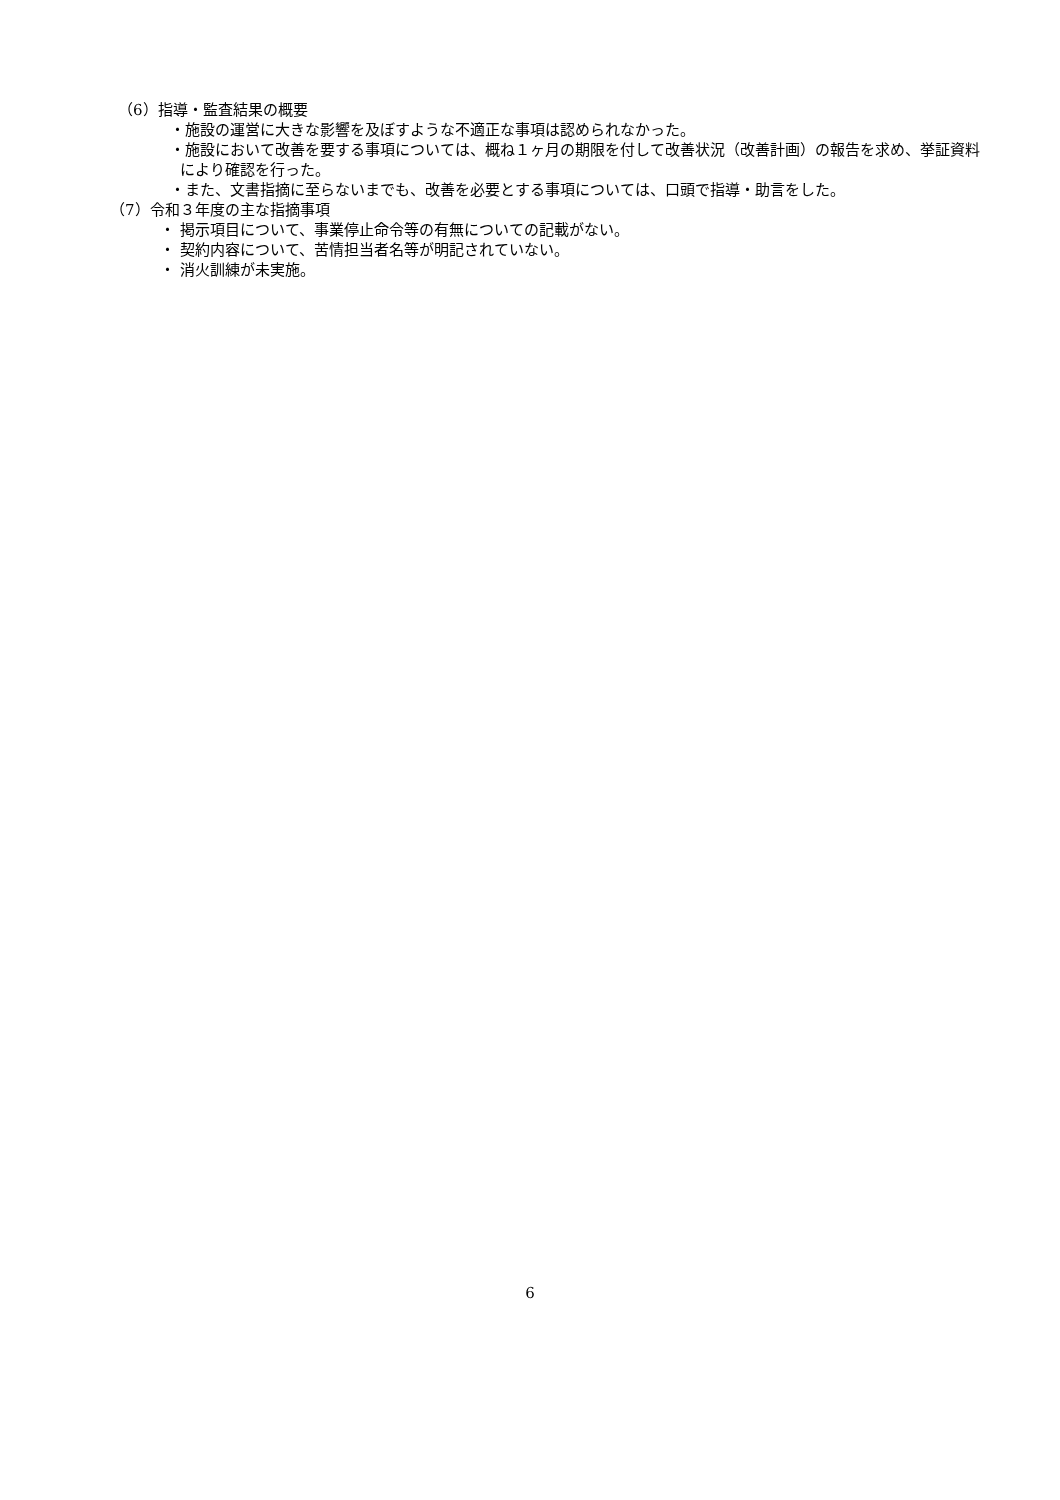（6）指導・監査結果の概要
・施設の運営に大きな影響を及ぼすような不適正な事項は認められなかった。
・施設において改善を要する事項については、概ね１ヶ月の期限を付して改善状況（改善計画）の報告を求め、挙証資料により確認を行った。
・また、文書指摘に至らないまでも、改善を必要とする事項については、口頭で指導・助言をした。
（7）令和３年度の主な指摘事項
・ 掲示項目について、事業停止命令等の有無についての記載がない。
・ 契約内容について、苦情担当者名等が明記されていない。
・ 消火訓練が未実施。
6